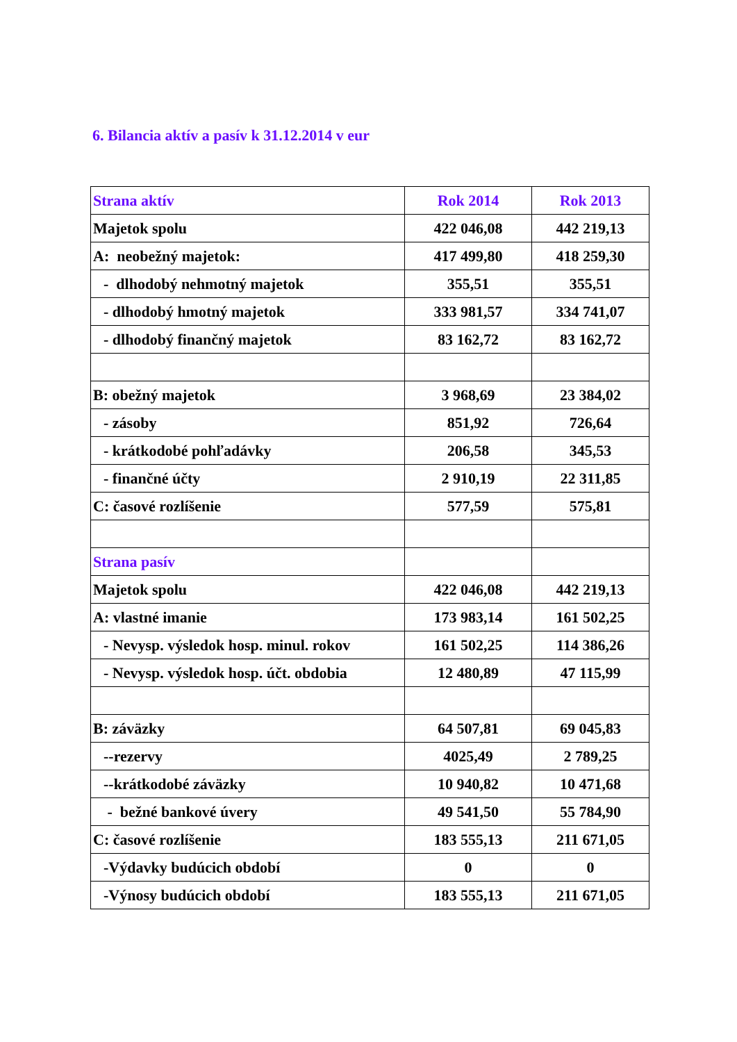6. Bilancia aktív a pasív k 31.12.2014 v eur
| Strana aktív | Rok 2014 | Rok 2013 |
| --- | --- | --- |
| Majetok spolu | 422 046,08 | 442 219,13 |
| A: neobežný majetok: | 417 499,80 | 418 259,30 |
| - dlhodobý nehmotný majetok | 355,51 | 355,51 |
| - dlhodobý hmotný majetok | 333 981,57 | 334 741,07 |
| - dlhodobý finančný majetok | 83 162,72 | 83 162,72 |
| B: obežný majetok | 3 968,69 | 23 384,02 |
| - zásoby | 851,92 | 726,64 |
| - krátkodobé pohľadávky | 206,58 | 345,53 |
| - finančné účty | 2 910,19 | 22 311,85 |
| C: časové rozlíšenie | 577,59 | 575,81 |
| Strana pasív | | |
| Majetok spolu | 422 046,08 | 442 219,13 |
| A: vlastné imanie | 173 983,14 | 161 502,25 |
| - Nevysp. výsledok hosp. minul. rokov | 161 502,25 | 114 386,26 |
| - Nevysp. výsledok hosp. účt. obdobia | 12 480,89 | 47 115,99 |
| B: záväzky | 64 507,81 | 69 045,83 |
| --rezervy | 4025,49 | 2 789,25 |
| --krátkodobé záväzky | 10 940,82 | 10 471,68 |
| - bežné bankové úvery | 49 541,50 | 55 784,90 |
| C: časové rozlíšenie | 183 555,13 | 211 671,05 |
| -Výdavky budúcich období | 0 | 0 |
| -Výnosy budúcich období | 183 555,13 | 211 671,05 |